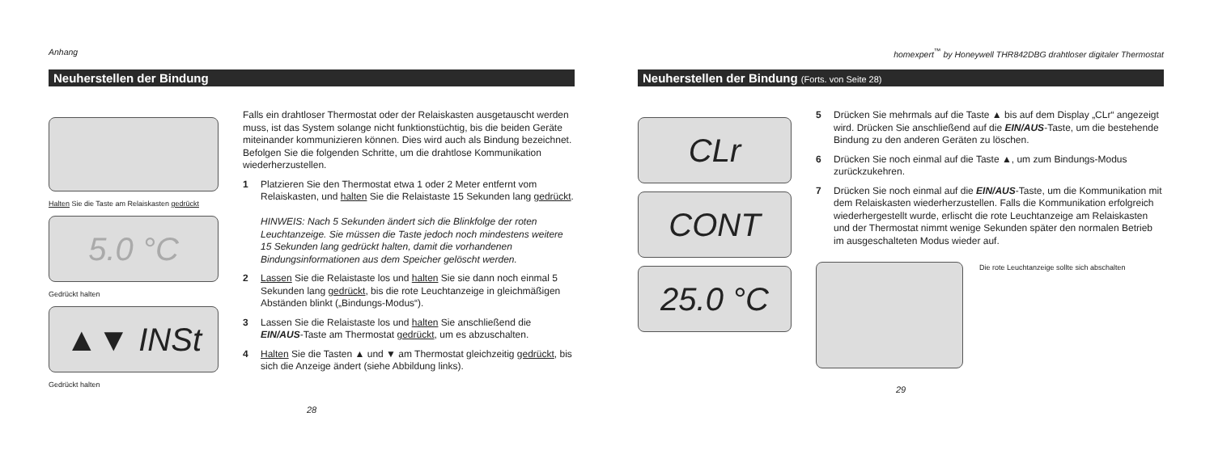Anhang
Neuherstellen der Bindung
Halten Sie die Taste am Relaiskasten gedrückt
5.0 °C
Gedrückt halten
▲▼ INSt
Gedrückt halten
Falls ein drahtloser Thermostat oder der Relaiskasten ausgetauscht werden muss, ist das System solange nicht funktionstüchtig, bis die beiden Geräte miteinander kommunizieren können. Dies wird auch als Bindung bezeichnet. Befolgen Sie die folgenden Schritte, um die drahtlose Kommunikation wiederherzustellen.
1 Platzieren Sie den Thermostat etwa 1 oder 2 Meter entfernt vom Relaiskasten, und halten Sie die Relaistaste 15 Sekunden lang gedrückt.
HINWEIS: Nach 5 Sekunden ändert sich die Blinkfolge der roten Leuchtanzeige. Sie müssen die Taste jedoch noch mindestens weitere 15 Sekunden lang gedrückt halten, damit die vorhandenen Bindungsinformationen aus dem Speicher gelöscht werden.
2 Lassen Sie die Relaistaste los und halten Sie sie dann noch einmal 5 Sekunden lang gedrückt, bis die rote Leuchtanzeige in gleichmäßigen Abständen blinkt („Bindungs-Modus“).
3 Lassen Sie die Relaistaste los und halten Sie anschließend die EIN/AUS-Taste am Thermostat gedrückt, um es abzuschalten.
4 Halten Sie die Tasten ▲ und ▼ am Thermostat gleichzeitig gedrückt, bis sich die Anzeige ändert (siehe Abbildung links).
28
homexpert<sup>™</sup> by Honeywell THR842DBG drahtloser digitaler Thermostat
Neuherstellen der Bindung (Forts. von Seite 28)
CLr
CONT
25.0 °C
5 Drücken Sie mehrmals auf die Taste ▲ bis auf dem Display „CLr“ angezeigt wird. Drücken Sie anschließend auf die EIN/AUS-Taste, um die bestehende Bindung zu den anderen Geräten zu löschen.
6 Drücken Sie noch einmal auf die Taste ▲, um zum Bindungs-Modus zurückzukehren.
7 Drücken Sie noch einmal auf die EIN/AUS-Taste, um die Kommunikation mit dem Relaiskasten wiederherzustellen. Falls die Kommunikation erfolgreich wiederhergestellt wurde, erlischt die rote Leuchtanzeige am Relaiskasten und der Thermostat nimmt wenige Sekunden später den normalen Betrieb im ausgeschalteten Modus wieder auf.
Die rote Leuchtanzeige sollte sich abschalten
29